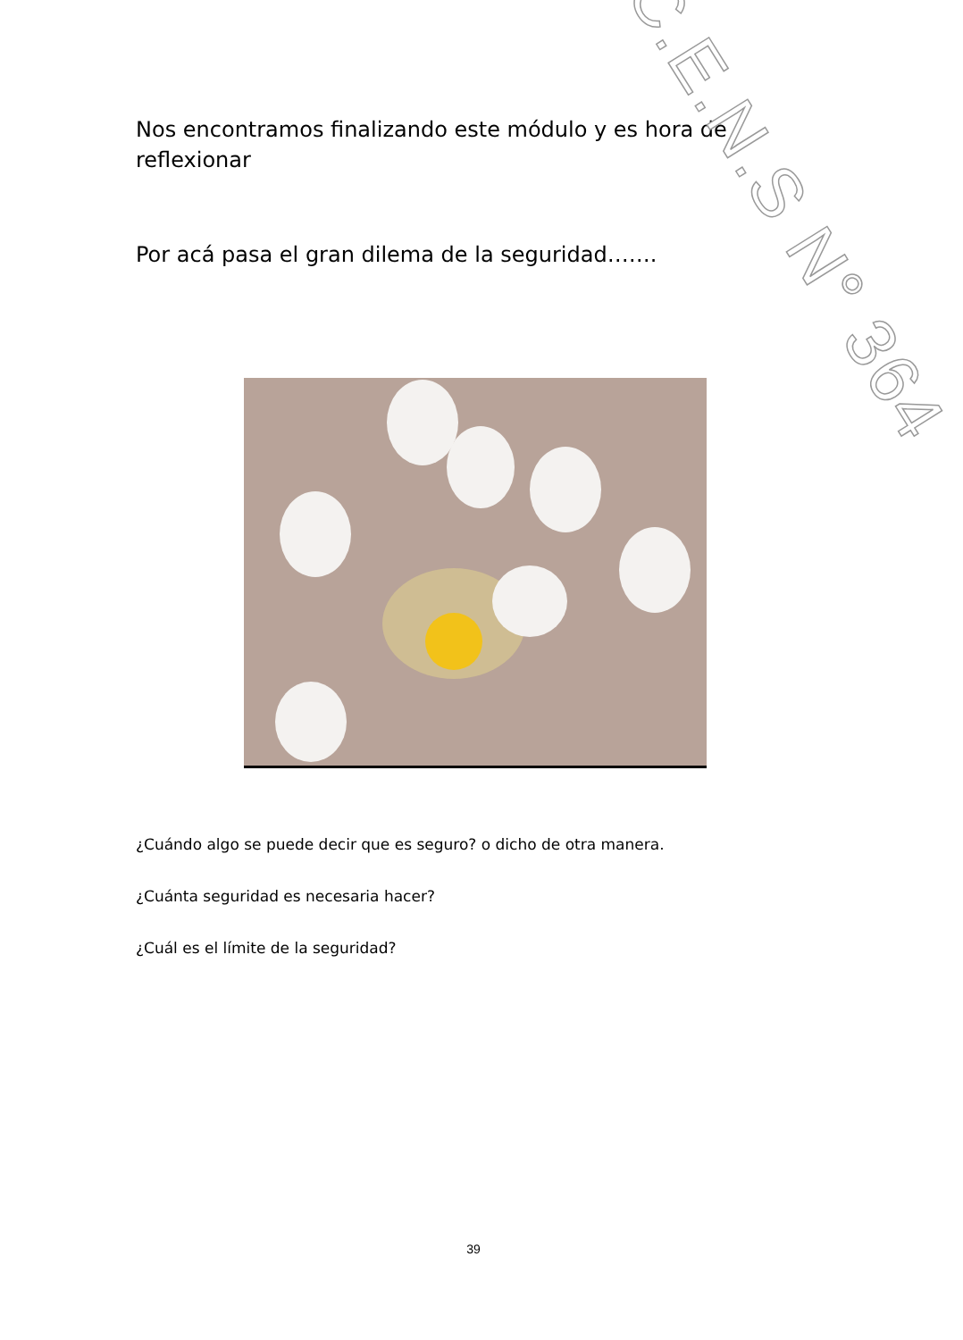Nos encontramos finalizando este módulo y es hora de
reflexionar
Por acá pasa el gran dilema de la seguridad…….
C.E.N.S N° 364
¿Cuándo algo se puede decir que es seguro? o dicho de otra manera.
¿Cuánta seguridad es necesaria hacer?
¿Cuál es el límite de la seguridad?
39